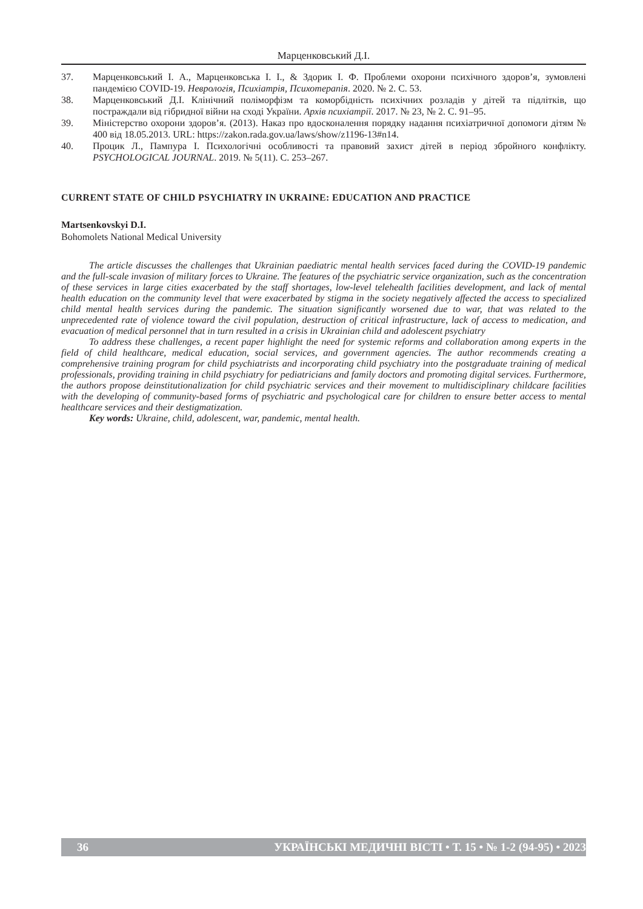Марценковський Д.І.
37. Марценковський І. А., Марценковська І. І., & Здорик І. Ф. Проблеми охорони психічного здоров’я, зумовлені пандемією COVID-19. Неврологія, Психіатрія, Психотерапія. 2020. № 2. С. 53.
38. Марценковський Д.І. Клінічний поліморфізм та коморбідність психічних розладів у дітей та підлітків, що постраждали від гібридної війни на сході України. Архів психіатрії. 2017. № 23, № 2. С. 91–95.
39. Міністерство охорони здоров’я. (2013). Наказ про вдосконалення порядку надання психіатричної допомоги дітям № 400 від 18.05.2013. URL: https://zakon.rada.gov.ua/laws/show/z1196-13#n14.
40. Процик Л., Пампура І. Психологічні особливості та правовий захист дітей в період збройного конфлікту. PSYCHOLOGICAL JOURNAL. 2019. № 5(11). С. 253–267.
CURRENT STATE OF CHILD PSYCHIATRY IN UKRAINE: EDUCATION AND PRACTICE
Martsenkovskyi D.I.
Bohomolets National Medical University
The article discusses the challenges that Ukrainian paediatric mental health services faced during the COVID-19 pandemic and the full-scale invasion of military forces to Ukraine. The features of the psychiatric service organization, such as the concentration of these services in large cities exacerbated by the staff shortages, low-level telehealth facilities development, and lack of mental health education on the community level that were exacerbated by stigma in the society negatively affected the access to specialized child mental health services during the pandemic. The situation significantly worsened due to war, that was related to the unprecedented rate of violence toward the civil population, destruction of critical infrastructure, lack of access to medication, and evacuation of medical personnel that in turn resulted in a crisis in Ukrainian child and adolescent psychiatry
To address these challenges, a recent paper highlight the need for systemic reforms and collaboration among experts in the field of child healthcare, medical education, social services, and government agencies. The author recommends creating a comprehensive training program for child psychiatrists and incorporating child psychiatry into the postgraduate training of medical professionals, providing training in child psychiatry for pediatricians and family doctors and promoting digital services. Furthermore, the authors propose deinstitutionalization for child psychiatric services and their movement to multidisciplinary childcare facilities with the developing of community-based forms of psychiatric and psychological care for children to ensure better access to mental healthcare services and their destigmatization.
Key words: Ukraine, child, adolescent, war, pandemic, mental health.
36 УКРАЇНСЬКІ МЕДИЧНІ ВІСТІ • Т. 15 • № 1-2 (94-95) • 2023